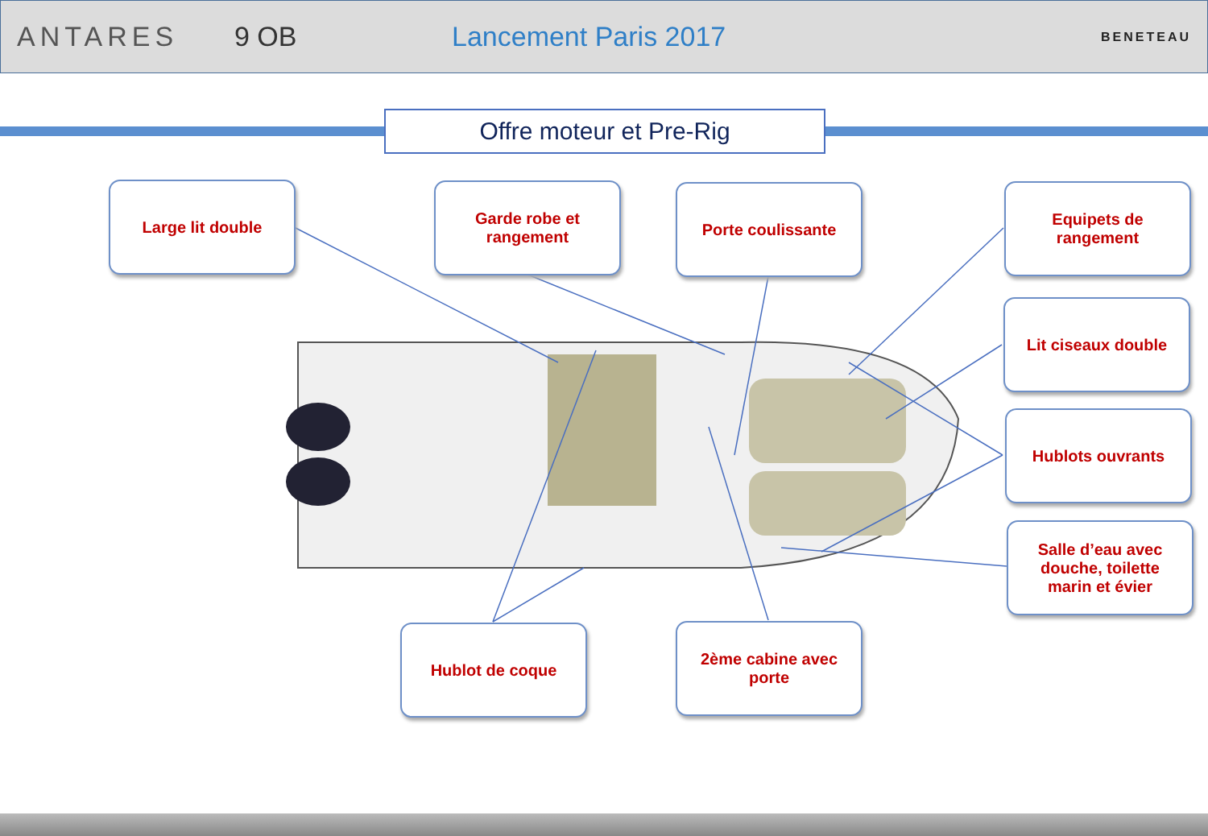ANTARES 9 OB Lancement Paris 2017
BENETEAU
Offre moteur et Pre-Rig
Large lit double
Garde robe et
rangement
Porte coulissante
Equipets de
rangement
Lit ciseaux double
Hublots ouvrants
Salle d’eau avec
douche, toilette
marin et évier
Hublot de coque
2ème cabine avec
porte